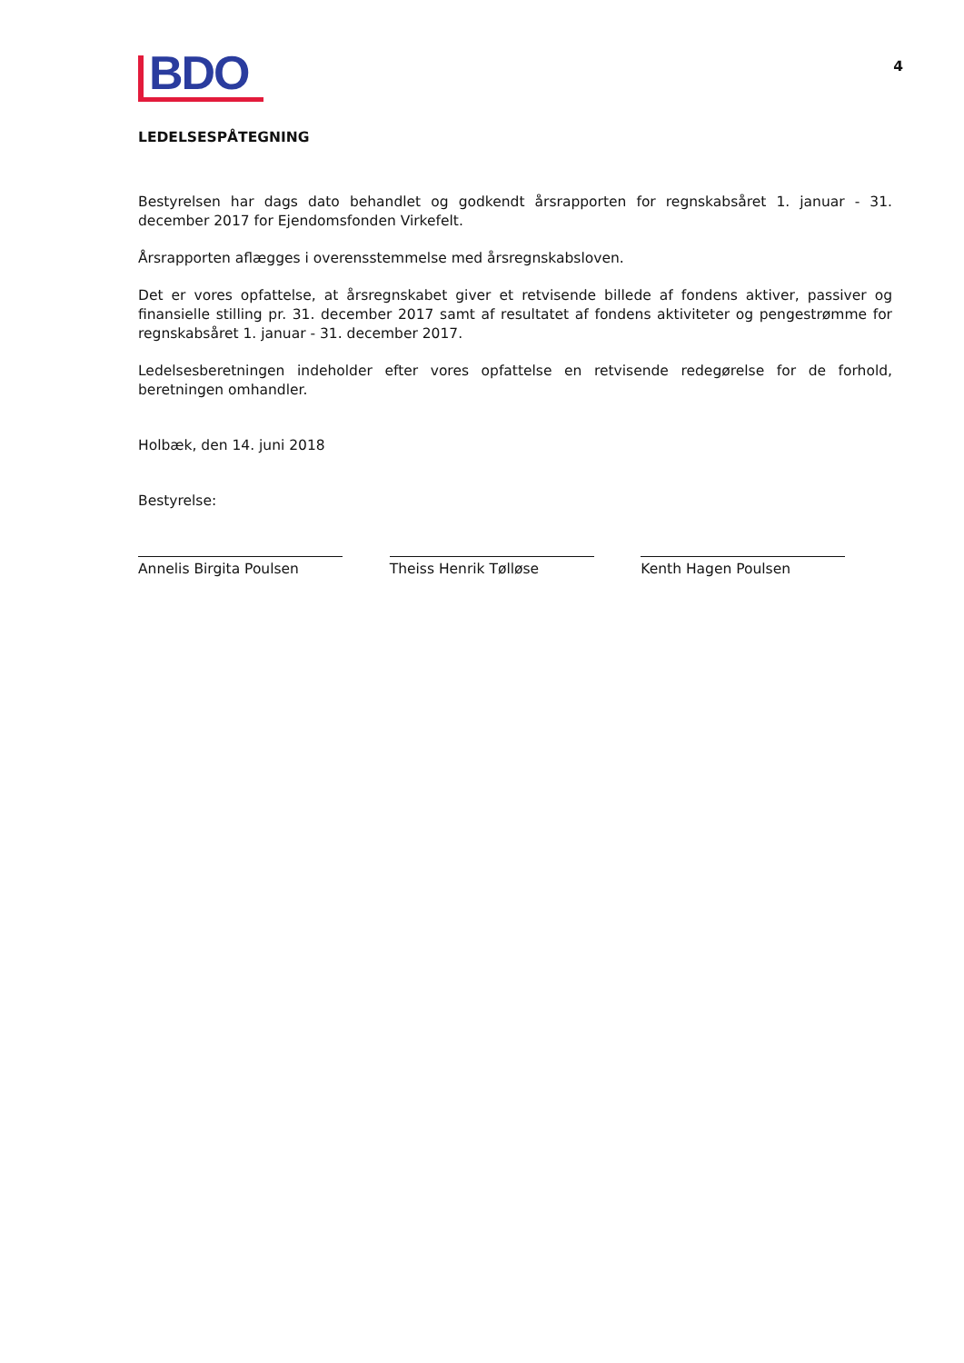BDO
4
LEDELSESPÅTEGNING
Bestyrelsen har dags dato behandlet og godkendt årsrapporten for regnskabsåret 1. januar - 31. december 2017 for Ejendomsfonden Virkefelt.
Årsrapporten aflægges i overensstemmelse med årsregnskabsloven.
Det er vores opfattelse, at årsregnskabet giver et retvisende billede af fondens aktiver, passiver og finansielle stilling pr. 31. december 2017 samt af resultatet af fondens aktiviteter og pengestrømme for regnskabsåret 1. januar - 31. december 2017.
Ledelsesberetningen indeholder efter vores opfattelse en retvisende redegørelse for de forhold, beretningen omhandler.
Holbæk, den 14. juni 2018
Bestyrelse:
Annelis Birgita Poulsen Theiss Henrik Tølløse Kenth Hagen Poulsen